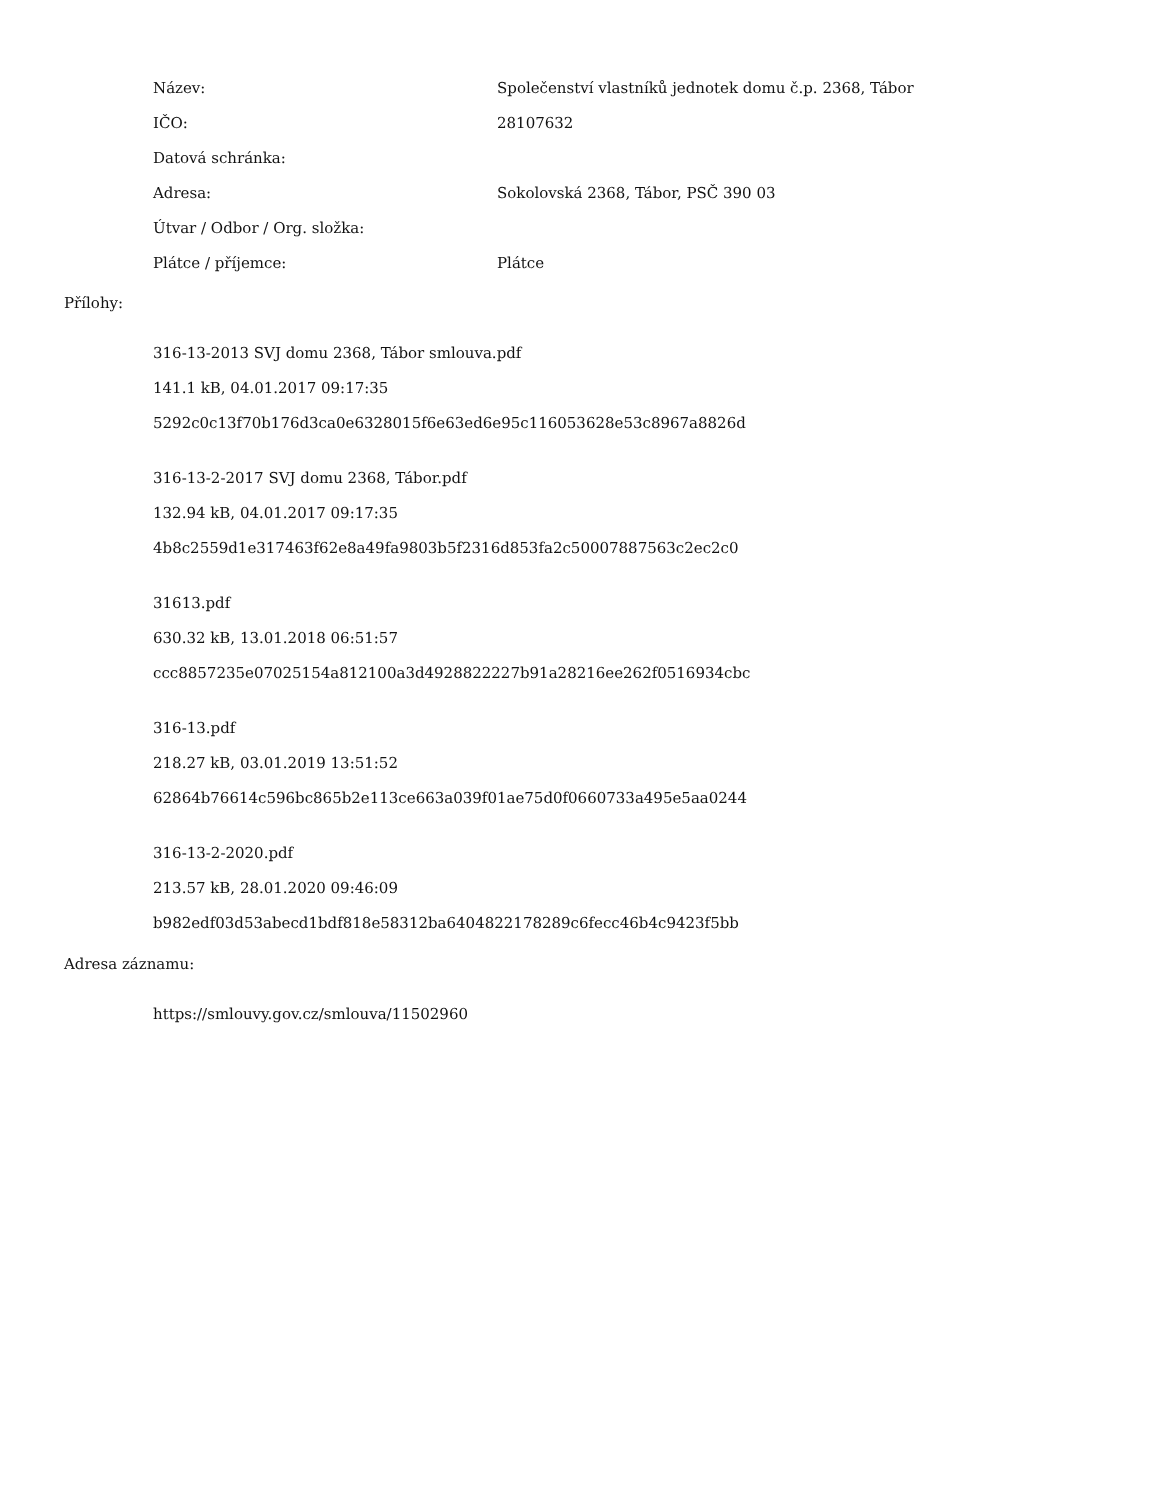| Název: | Společenství vlastníků jednotek domu č.p. 2368, Tábor |
| IČO: | 28107632 |
| Datová schránka: | |
| Adresa: | Sokolovská 2368, Tábor, PSČ 390 03 |
| Útvar / Odbor / Org. složka: | |
| Plátce / příjemce: | Plátce |
Přílohy:
316-13-2013 SVJ domu 2368, Tábor smlouva.pdf
141.1 kB, 04.01.2017 09:17:35
5292c0c13f70b176d3ca0e6328015f6e63ed6e95c116053628e53c8967a8826d
316-13-2-2017 SVJ domu 2368, Tábor.pdf
132.94 kB, 04.01.2017 09:17:35
4b8c2559d1e317463f62e8a49fa9803b5f2316d853fa2c50007887563c2ec2c0
31613.pdf
630.32 kB, 13.01.2018 06:51:57
ccc8857235e07025154a812100a3d4928822227b91a28216ee262f0516934cbc
316-13.pdf
218.27 kB, 03.01.2019 13:51:52
62864b76614c596bc865b2e113ce663a039f01ae75d0f0660733a495e5aa0244
316-13-2-2020.pdf
213.57 kB, 28.01.2020 09:46:09
b982edf03d53abecd1bdf818e58312ba6404822178289c6fecc46b4c9423f5bb
Adresa záznamu:
https://smlouvy.gov.cz/smlouva/11502960